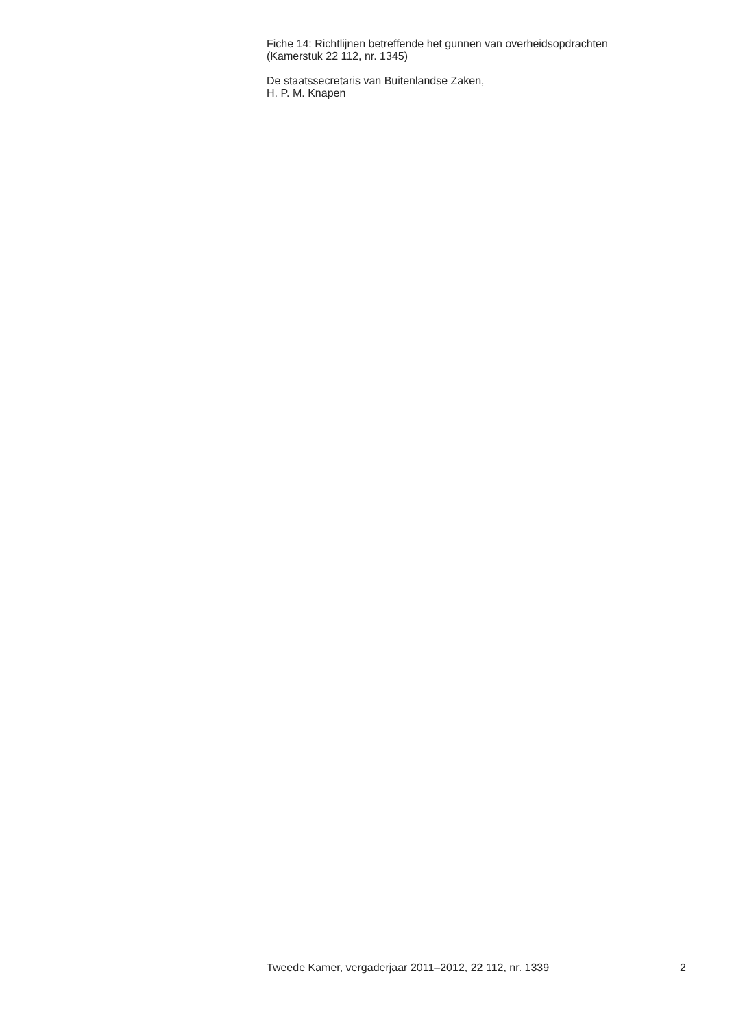Fiche 14: Richtlijnen betreffende het gunnen van overheidsopdrachten
(Kamerstuk 22 112, nr. 1345)
De staatssecretaris van Buitenlandse Zaken,
H. P. M. Knapen
Tweede Kamer, vergaderjaar 2011–2012, 22 112, nr. 1339 2